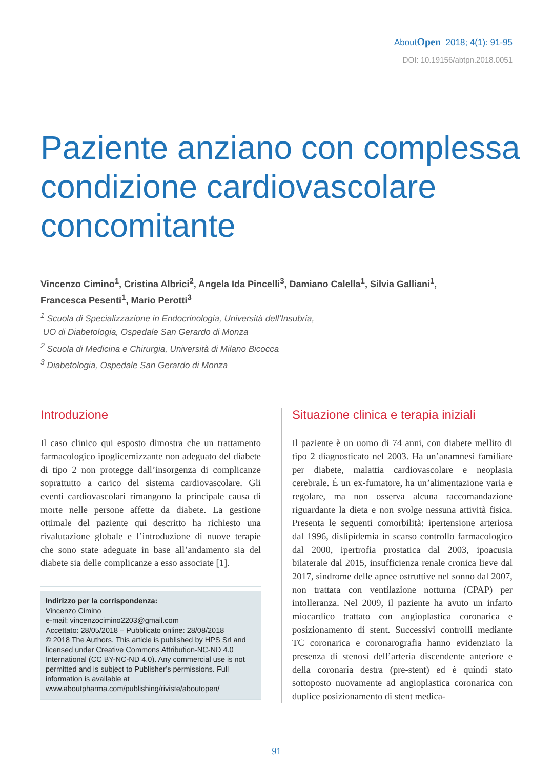AboutOpen 2018; 4(1): 91-95
DOI: 10.19156/abtpn.2018.0051
Paziente anziano con complessa
condizione cardiovascolare
concomitante
Vincenzo Cimino<sup>1</sup>, Cristina Albrici<sup>2</sup>, Angela Ida Pincelli<sup>3</sup>, Damiano Calella<sup>1</sup>, Silvia Galliani<sup>1</sup>,
Francesca Pesenti<sup>1</sup>, Mario Perotti<sup>3</sup>
<sup>1</sup> Scuola di Specializzazione in Endocrinologia, Università dell’Insubria,
UO di Diabetologia, Ospedale San Gerardo di Monza
<sup>2</sup> Scuola di Medicina e Chirurgia, Università di Milano Bicocca
<sup>3</sup> Diabetologia, Ospedale San Gerardo di Monza
Introduzione
Il caso clinico qui esposto dimostra che un trattamento farmacologico ipoglicemizzante non adeguato del diabete di tipo 2 non protegge dall’insorgenza di complicanze soprattutto a carico del sistema cardiovascolare. Gli eventi cardiovascolari rimangono la principale causa di morte nelle persone affette da diabete. La gestione ottimale del paziente qui descritto ha richiesto una rivalutazione globale e l’introduzione di nuove terapie che sono state adeguate in base all’andamento sia del diabete sia delle complicanze a esso associate [1].
Indirizzo per la corrispondenza:
Vincenzo Cimino
e-mail: vincenzocimino2203@gmail.com
Accettato: 28/05/2018 – Pubblicato online: 28/08/2018
© 2018 The Authors. This article is published by HPS Srl and licensed under Creative Commons Attribution-NC-ND 4.0 International (CC BY-NC-ND 4.0). Any commercial use is not permitted and is subject to Publisher’s permissions. Full information is available at www.aboutpharma.com/publishing/riviste/aboutopen/
Situazione clinica e terapia iniziali
Il paziente è un uomo di 74 anni, con diabete mellito di tipo 2 diagnosticato nel 2003. Ha un’anamnesi familiare per diabete, malattia cardiovascolare e neoplasia cerebrale. È un ex-fumatore, ha un’alimentazione varia e regolare, ma non osserva alcuna raccomandazione riguardante la dieta e non svolge nessuna attività fisica. Presenta le seguenti comorbilità: ipertensione arteriosa dal 1996, dislipidemia in scarso controllo farmacologico dal 2000, ipertrofia prostatica dal 2003, ipoacusia bilaterale dal 2015, insufficienza renale cronica lieve dal 2017, sindrome delle apnee ostruttive nel sonno dal 2007, non trattata con ventilazione notturna (CPAP) per intolleranza. Nel 2009, il paziente ha avuto un infarto miocardico trattato con angioplastica coronarica e posizionamento di stent. Successivi controlli mediante TC coronarica e coronarografia hanno evidenziato la presenza di stenosi dell’arteria discendente anteriore e della coronaria destra (pre-stent) ed è quindi stato sottoposto nuovamente ad angioplastica coronarica con duplice posizionamento di stent medica-
91